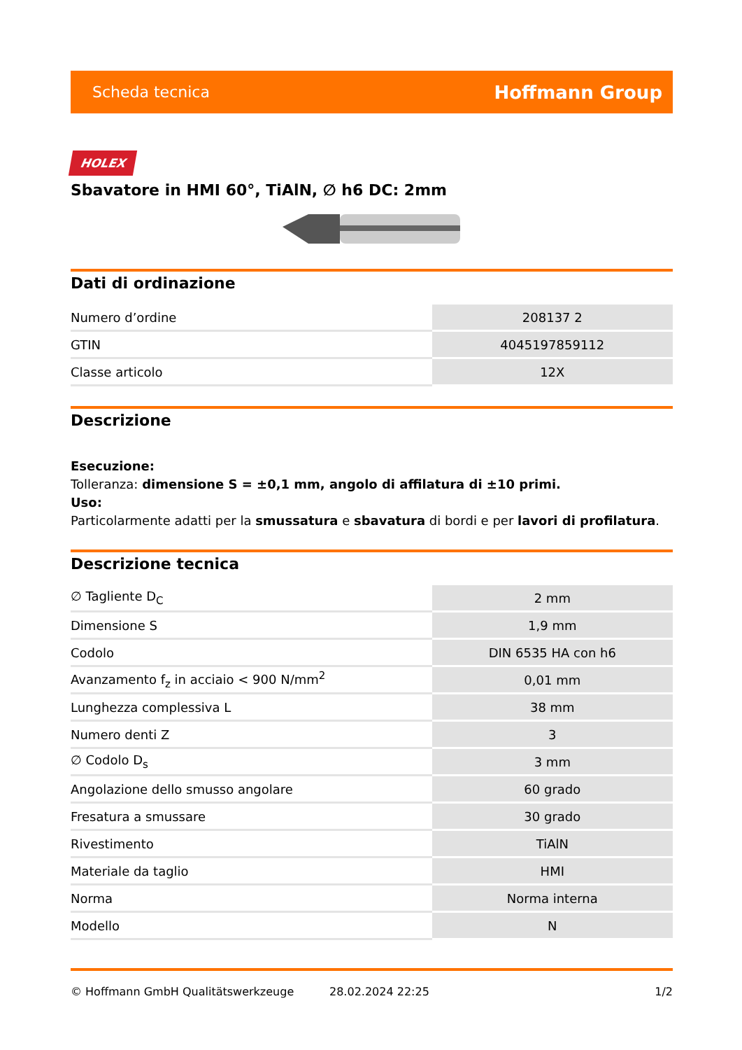Scheda tecnica Hoffmann Group
HOLEX
Sbavatore in HMI 60°, TiAlN, ∅ h6 DC: 2mm
Dati di ordinazione
| Numero d’ordine | 208137 2 |
| GTIN | 4045197859112 |
| Classe articolo | 12X |
Descrizione
Esecuzione:
Tolleranza: dimensione S = ±0,1 mm, angolo di affilatura di ±10 primi.
Uso:
Particolarmente adatti per la smussatura e sbavatura di bordi e per lavori di profilatura.
Descrizione tecnica
| ∅ Tagliente D<sub>C</sub> | 2 mm |
| Dimensione S | 1,9 mm |
| Codolo | DIN 6535 HA con h6 |
| Avanzamento f<sub>z</sub> in acciaio < 900 N/mm<sup>2</sup> | 0,01 mm |
| Lunghezza complessiva L | 38 mm |
| Numero denti Z | 3 |
| ∅ Codolo D<sub>s</sub> | 3 mm |
| Angolazione dello smusso angolare | 60 grado |
| Fresatura a smussare | 30 grado |
| Rivestimento | TiAlN |
| Materiale da taglio | HMI |
| Norma | Norma interna |
| Modello | N |
© Hoffmann GmbH Qualitätswerkzeuge 28.02.2024 22:25 1/2